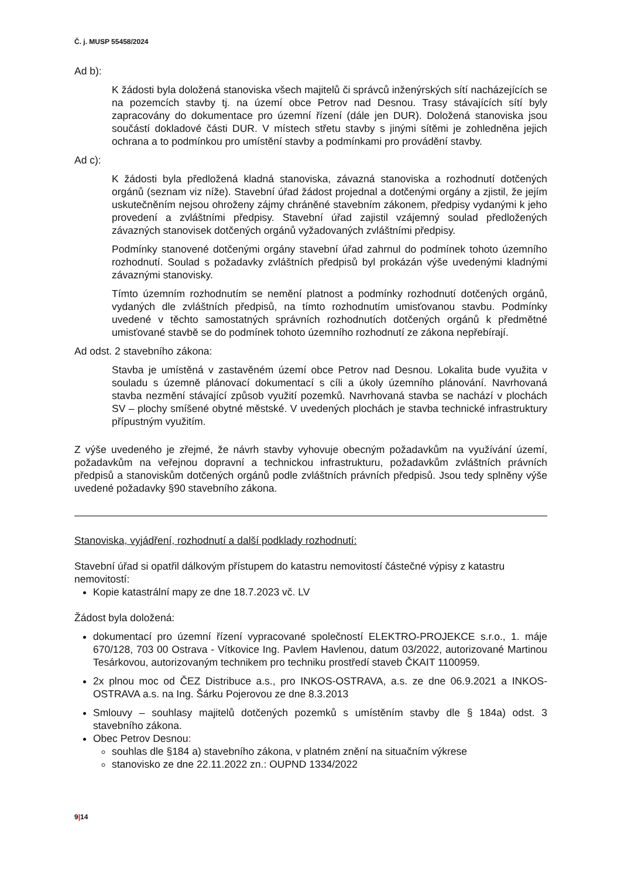Č. j. MUSP 55458/2024
Ad b):
K žádosti byla doložená stanoviska všech majitelů či správců inženýrských sítí nacházejících se na pozemcích stavby tj. na území obce Petrov nad Desnou. Trasy stávajících sítí byly zapracovány do dokumentace pro územní řízení (dále jen DUR). Doložená stanoviska jsou součástí dokladové části DUR. V místech střetu stavby s jinými sítěmi je zohledněna jejich ochrana a to podmínkou pro umístění stavby a podmínkami pro provádění stavby.
Ad c):
K žádosti byla předložená kladná stanoviska, závazná stanoviska a rozhodnutí dotčených orgánů (seznam viz níže). Stavební úřad žádost projednal a dotčenými orgány a zjistil, že jejím uskutečněním nejsou ohroženy zájmy chráněné stavebním zákonem, předpisy vydanými k jeho provedení a zvláštními předpisy. Stavební úřad zajistil vzájemný soulad předložených závazných stanovisek dotčených orgánů vyžadovaných zvláštními předpisy.
Podmínky stanovené dotčenými orgány stavební úřad zahrnul do podmínek tohoto územního rozhodnutí. Soulad s požadavky zvláštních předpisů byl prokázán výše uvedenými kladnými závaznými stanovisky.
Tímto územním rozhodnutím se nemění platnost a podmínky rozhodnutí dotčených orgánů, vydaných dle zvláštních předpisů, na tímto rozhodnutím umisťovanou stavbu. Podmínky uvedené v těchto samostatných správních rozhodnutích dotčených orgánů k předmětné umisťované stavbě se do podmínek tohoto územního rozhodnutí ze zákona nepřebírají.
Ad odst. 2 stavebního zákona:
Stavba je umístěná v zastavěném území obce Petrov nad Desnou. Lokalita bude využita v souladu s územně plánovací dokumentací s cíli a úkoly územního plánování. Navrhovaná stavba nezmění stávající způsob využití pozemků. Navrhovaná stavba se nachází v plochách SV – plochy smíšené obytné městské. V uvedených plochách je stavba technické infrastruktury přípustným využitím.
Z výše uvedeného je zřejmé, že návrh stavby vyhovuje obecným požadavkům na využívání území, požadavkům na veřejnou dopravní a technickou infrastrukturu, požadavkům zvláštních právních předpisů a stanoviskům dotčených orgánů podle zvláštních právních předpisů. Jsou tedy splněny výše uvedené požadavky §90 stavebního zákona.
Stanoviska, vyjádření, rozhodnutí a další podklady rozhodnutí:
Stavební úřad si opatřil dálkovým přístupem do katastru nemovitostí částečné výpisy z katastru nemovitostí:
Kopie katastrální mapy ze dne 18.7.2023 vč. LV
Žádost byla doložená:
dokumentací pro územní řízení vypracované společností ELEKTRO-PROJEKCE s.r.o., 1. máje 670/128, 703 00 Ostrava - Vítkovice Ing. Pavlem Havlenou, datum 03/2022, autorizované Martinou Tesárkovou, autorizovaným technikem pro techniku prostředí staveb ČKAIT 1100959.
2x plnou moc od ČEZ Distribuce a.s., pro INKOS-OSTRAVA, a.s. ze dne 06.9.2021 a INKOS-OSTRAVA a.s. na Ing. Šárku Pojerovou ze dne 8.3.2013
Smlouvy – souhlasy majitelů dotčených pozemků s umístěním stavby dle § 184a) odst. 3 stavebního zákona.
Obec Petrov Desnou:
souhlas dle §184 a) stavebního zákona, v platném znění na situačním výkrese
stanovisko ze dne 22.11.2022 zn.: OUPND 1334/2022
9|14